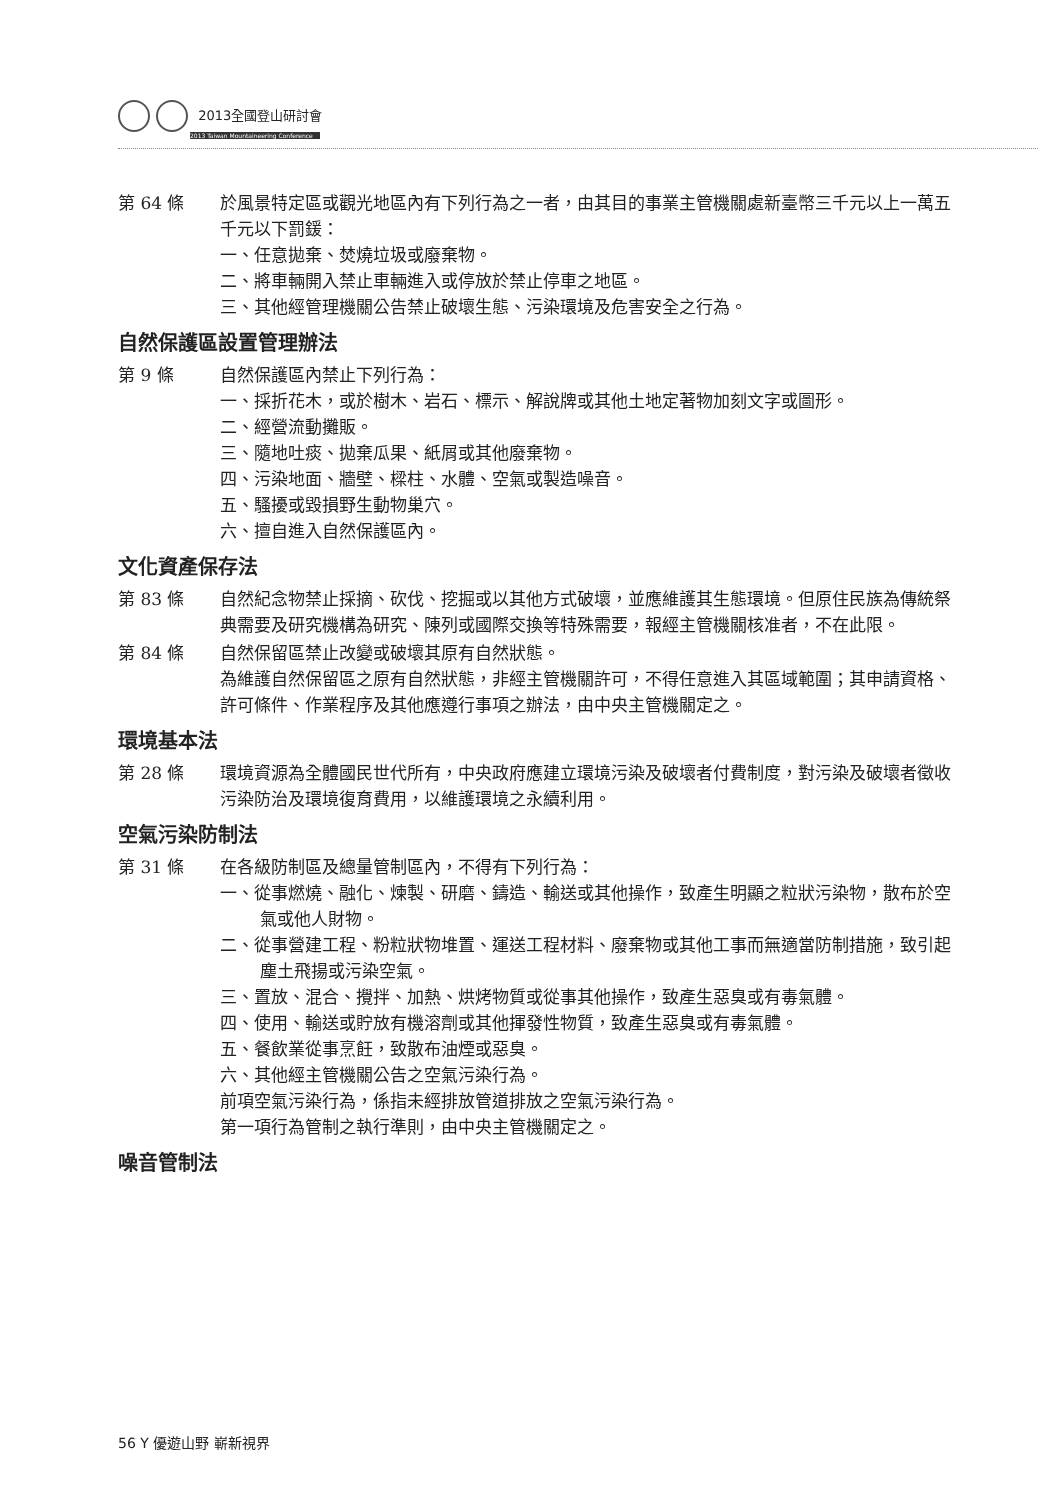2013全國登山研討會
2013 Taiwan Mountaineering Conference
第 64 條 於風景特定區或觀光地區內有下列行為之一者，由其目的事業主管機關處新臺幣三千元以上一萬五千元以下罰鍰：
一、任意拋棄、焚燒垃圾或廢棄物。
二、將車輛開入禁止車輛進入或停放於禁止停車之地區。
三、其他經管理機關公告禁止破壞生態、污染環境及危害安全之行為。
自然保護區設置管理辦法
第 9 條 自然保護區內禁止下列行為：
一、採折花木，或於樹木、岩石、標示、解說牌或其他土地定著物加刻文字或圖形。
二、經營流動攤販。
三、隨地吐痰、拋棄瓜果、紙屑或其他廢棄物。
四、污染地面、牆壁、樑柱、水體、空氣或製造噪音。
五、騷擾或毀損野生動物巢穴。
六、擅自進入自然保護區內。
文化資產保存法
第 83 條 自然紀念物禁止採摘、砍伐、挖掘或以其他方式破壞，並應維護其生態環境。但原住民族為傳統祭典需要及研究機構為研究、陳列或國際交換等特殊需要，報經主管機關核准者，不在此限。
第 84 條 自然保留區禁止改變或破壞其原有自然狀態。
為維護自然保留區之原有自然狀態，非經主管機關許可，不得任意進入其區域範圍；其申請資格、許可條件、作業程序及其他應遵行事項之辦法，由中央主管機關定之。
環境基本法
第 28 條 環境資源為全體國民世代所有，中央政府應建立環境污染及破壞者付費制度，對污染及破壞者徵收污染防治及環境復育費用，以維護環境之永續利用。
空氣污染防制法
第 31 條 在各級防制區及總量管制區內，不得有下列行為：
一、從事燃燒、融化、煉製、研磨、鑄造、輸送或其他操作，致產生明顯之粒狀污染物，散布於空氣或他人財物。
二、從事營建工程、粉粒狀物堆置、運送工程材料、廢棄物或其他工事而無適當防制措施，致引起塵土飛揚或污染空氣。
三、置放、混合、攪拌、加熱、烘烤物質或從事其他操作，致產生惡臭或有毒氣體。
四、使用、輸送或貯放有機溶劑或其他揮發性物質，致產生惡臭或有毒氣體。
五、餐飲業從事烹飪，致散布油煙或惡臭。
六、其他經主管機關公告之空氣污染行為。
前項空氣污染行為，係指未經排放管道排放之空氣污染行為。
第一項行為管制之執行準則，由中央主管機關定之。
噪音管制法
56 Y 優遊山野 嶄新視界